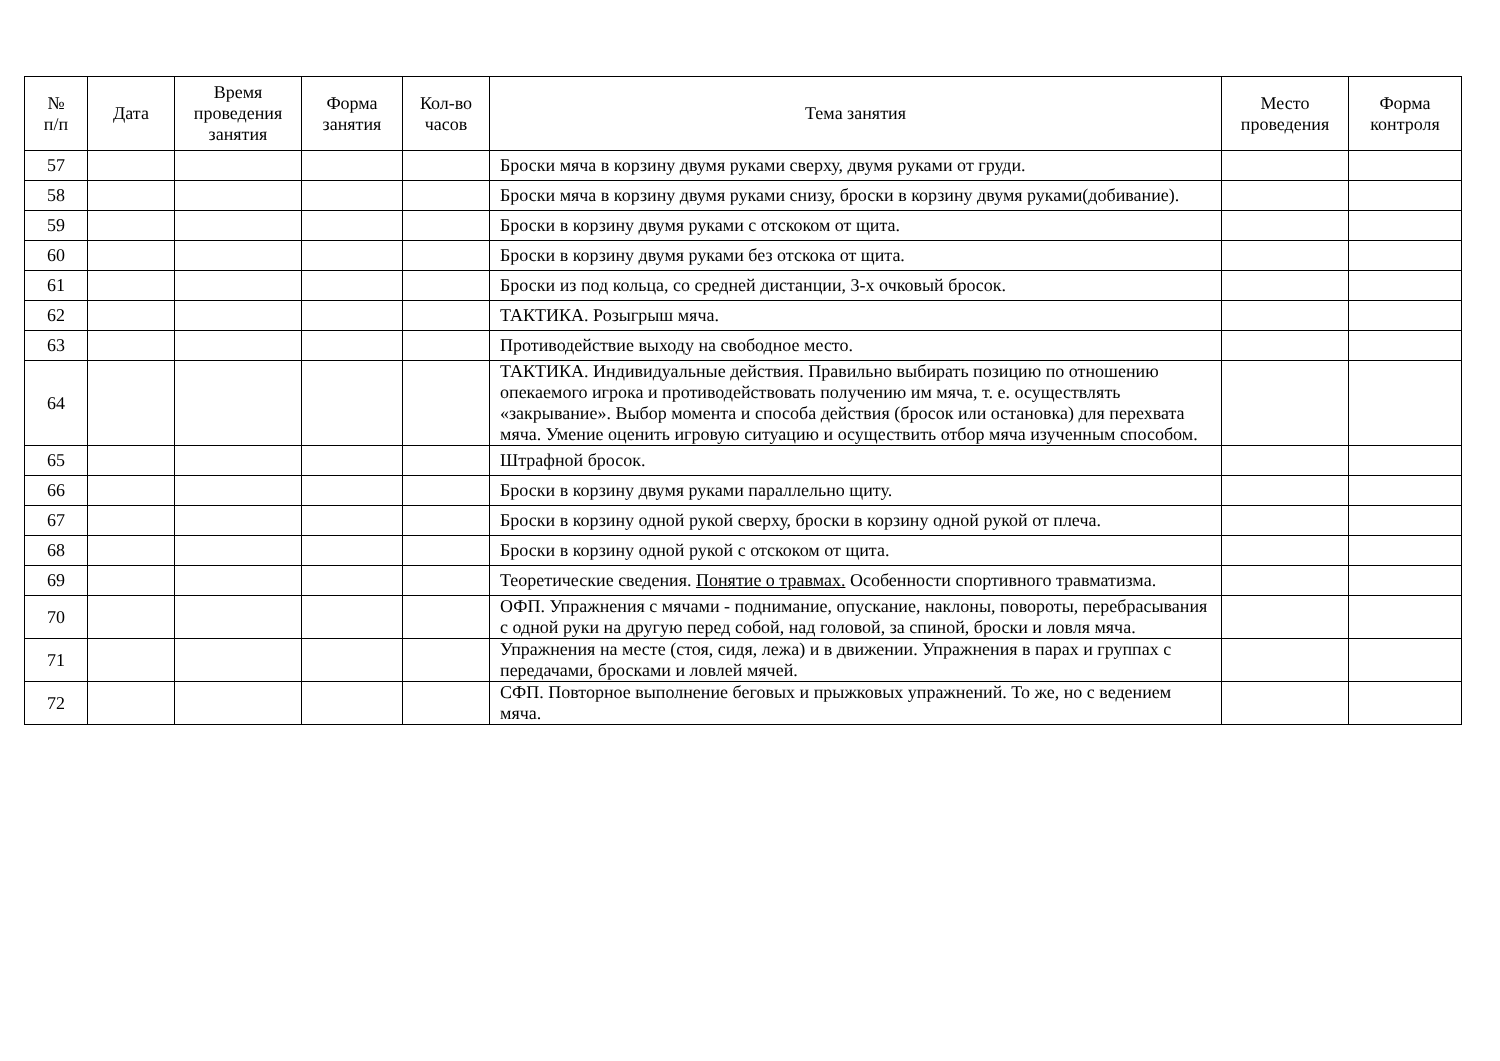| № п/п | Дата | Время проведения занятия | Форма занятия | Кол-во часов | Тема занятия | Место проведения | Форма контроля |
| --- | --- | --- | --- | --- | --- | --- | --- |
| 57 | | | | | Броски мяча в корзину двумя руками сверху, двумя руками от груди. | | |
| 58 | | | | | Броски мяча в корзину двумя руками снизу, броски в корзину двумя руками(добивание). | | |
| 59 | | | | | Броски в корзину двумя руками с отскоком от щита. | | |
| 60 | | | | | Броски в корзину двумя руками без отскока от щита. | | |
| 61 | | | | | Броски из под кольца, со средней дистанции, 3-х очковый бросок. | | |
| 62 | | | | | ТАКТИКА. Розыгрыш мяча. | | |
| 63 | | | | | Противодействие выходу на свободное место. | | |
| 64 | | | | | ТАКТИКА. Индивидуальные действия. Правильно выбирать позицию по отношению опекаемого игрока и противодействовать получению им мяча, т. е. осуществлять «закрывание». Выбор момента и способа действия (бросок или остановка) для перехвата мяча. Умение оценить игровую ситуацию и осуществить отбор мяча изученным способом. | | |
| 65 | | | | | Штрафной бросок. | | |
| 66 | | | | | Броски в корзину двумя руками параллельно щиту. | | |
| 67 | | | | | Броски в корзину одной рукой сверху, броски в корзину одной рукой от плеча. | | |
| 68 | | | | | Броски в корзину одной рукой с отскоком от щита. | | |
| 69 | | | | | Теоретические сведения. Понятие о травмах. Особенности спортивного травматизма. | | |
| 70 | | | | | ОФП. Упражнения с мячами - поднимание, опускание, наклоны, повороты, перебрасывания с одной руки на другую перед собой, над головой, за спиной, броски и ловля мяча. | | |
| 71 | | | | | Упражнения на месте (стоя, сидя, лежа) и в движении. Упражнения в парах и группах с передачами, бросками и ловлей мячей. | | |
| 72 | | | | | СФП. Повторное выполнение беговых и прыжковых упражнений. То же, но с ведением мяча. | | |